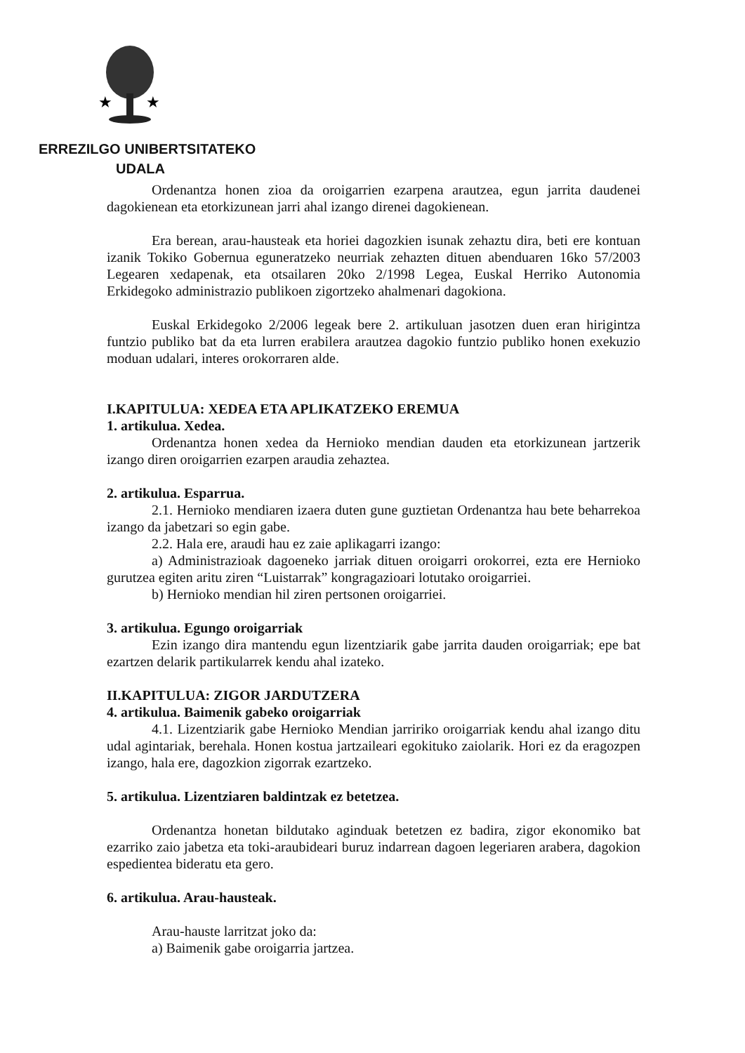★
★
ERREZILGO UNIBERTSITATEKO
UDALA
Ordenantza honen zioa da oroigarrien ezarpena arautzea, egun jarrita daudenei dagokienean eta etorkizunean jarri ahal izango direnei dagokienean.
Era berean, arau-hausteak eta horiei dagozkien isunak zehaztu dira, beti ere kontuan izanik Tokiko Gobernua eguneratzeko neurriak zehazten dituen abenduaren 16ko 57/2003 Legearen xedapenak, eta otsailaren 20ko 2/1998 Legea, Euskal Herriko Autonomia Erkidegoko administrazio publikoen zigortzeko ahalmenari dagokiona.
Euskal Erkidegoko 2/2006 legeak bere 2. artikuluan jasotzen duen eran hirigintza funtzio publiko bat da eta lurren erabilera arautzea dagokio funtzio publiko honen exekuzio moduan udalari, interes orokorraren alde.
I.KAPITULUA: XEDEA ETA APLIKATZEKO EREMUA
1. artikulua. Xedea.
Ordenantza honen xedea da Hernioko mendian dauden eta etorkizunean jartzerik izango diren oroigarrien ezarpen araudia zehaztea.
2. artikulua. Esparrua.
2.1. Hernioko mendiaren izaera duten gune guztietan Ordenantza hau bete beharrekoa izango da jabetzari so egin gabe.
2.2. Hala ere, araudi hau ez zaie aplikagarri izango:
a) Administrazioak dagoeneko jarriak dituen oroigarri orokorrei, ezta ere Hernioko gurutzea egiten aritu ziren “Luistarrak” kongragazioari lotutako oroigarriei.
b) Hernioko mendian hil ziren pertsonen oroigarriei.
3. artikulua. Egungo oroigarriak
Ezin izango dira mantendu egun lizentziarik gabe jarrita dauden oroigarriak; epe bat ezartzen delarik partikularrek kendu ahal izateko.
II.KAPITULUA: ZIGOR JARDUTZERA
4. artikulua. Baimenik gabeko oroigarriak
4.1. Lizentziarik gabe Hernioko Mendian jarririko oroigarriak kendu ahal izango ditu udal agintariak, berehala. Honen kostua jartzaileari egokituko zaiolarik. Hori ez da eragozpen izango, hala ere, dagozkion zigorrak ezartzeko.
5. artikulua. Lizentziaren baldintzak ez betetzea.
Ordenantza honetan bildutako aginduak betetzen ez badira, zigor ekonomiko bat ezarriko zaio jabetza eta toki-araubideari buruz indarrean dagoen legeriaren arabera, dagokion espedientea bideratu eta gero.
6. artikulua. Arau-hausteak.
Arau-hauste larritzat joko da:
a) Baimenik gabe oroigarria jartzea.